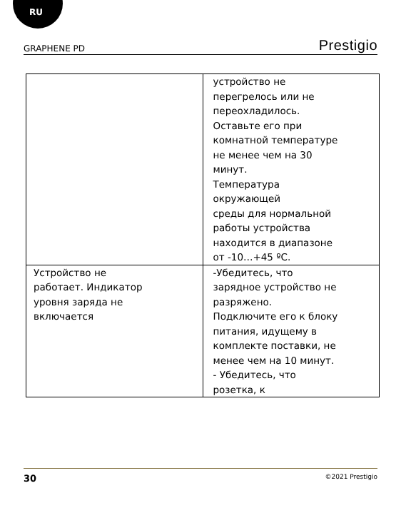RU
GRAPHENE PD Prestigio
| | устройство не перегрелось или не переохладилось. Оставьте его при комнатной температуре не менее чем на 30 минут. Температура окружающей среды для нормальной работы устройства находится в диапазоне от -10…+45 ºС. |
| Устройство не работает. Индикатор уровня заряда не включается | -Убедитесь, что зарядное устройство не разряжено. Подключите его к блоку питания, идущему в комплекте поставки, не менее чем на 10 минут. - Убедитесь, что розетка, к |
30 ©2021 Prestigio